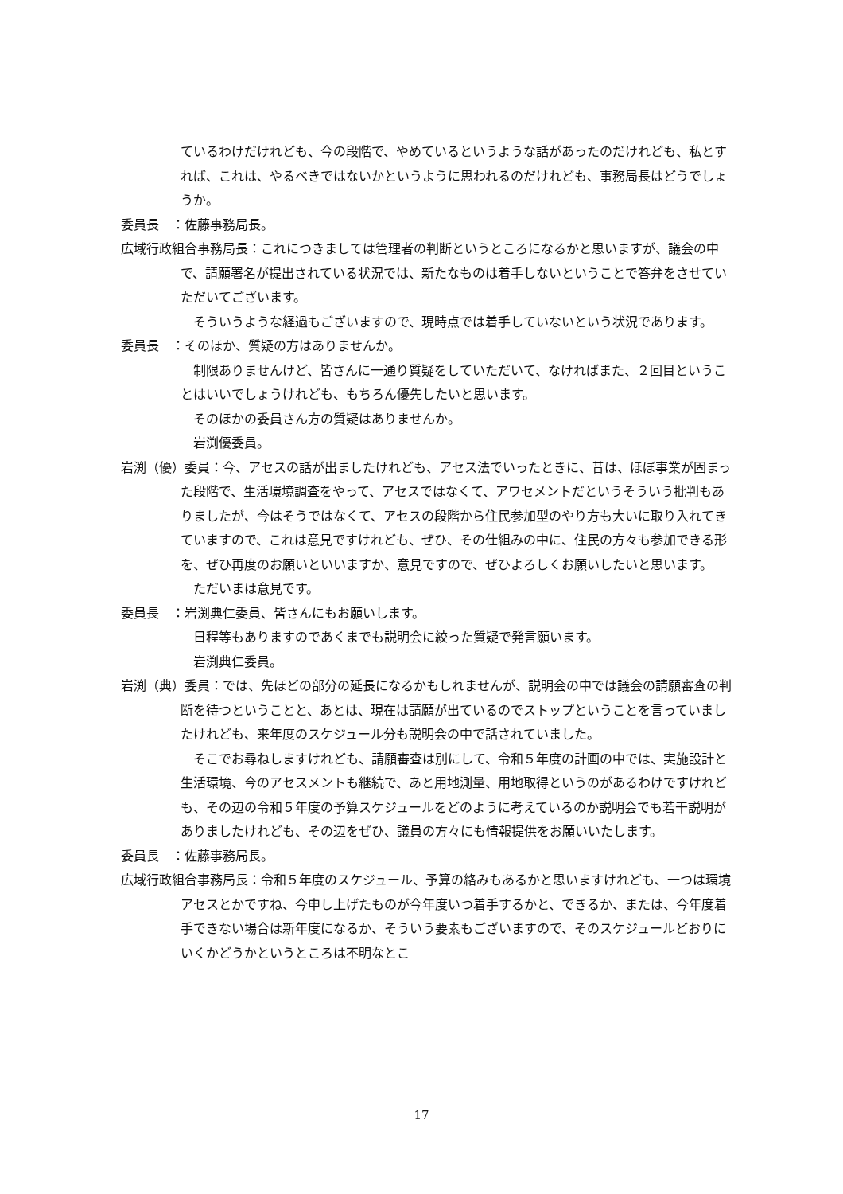ているわけだけれども、今の段階で、やめているというような話があったのだけれども、私とすれば、これは、やるべきではないかというように思われるのだけれども、事務局長はどうでしょうか。
委員長　：佐藤事務局長。
広域行政組合事務局長：これにつきましては管理者の判断というところになるかと思いますが、議会の中で、請願署名が提出されている状況では、新たなものは着手しないということで答弁をさせていただいてございます。
　そういうような経過もございますので、現時点では着手していないという状況であります。
委員長　：そのほか、質疑の方はありませんか。
　制限ありませんけど、皆さんに一通り質疑をしていただいて、なければまた、２回目ということはいいでしょうけれども、もちろん優先したいと思います。
　そのほかの委員さん方の質疑はありませんか。
　岩渕優委員。
岩渕（優）委員：今、アセスの話が出ましたけれども、アセス法でいったときに、昔は、ほぼ事業が固まった段階で、生活環境調査をやって、アセスではなくて、アワセメントだというそういう批判もありましたが、今はそうではなくて、アセスの段階から住民参加型のやり方も大いに取り入れてきていますので、これは意見ですけれども、ぜひ、その仕組みの中に、住民の方々も参加できる形を、ぜひ再度のお願いといいますか、意見ですので、ぜひよろしくお願いしたいと思います。
　ただいまは意見です。
委員長　：岩渕典仁委員、皆さんにもお願いします。
　日程等もありますのであくまでも説明会に絞った質疑で発言願います。
　岩渕典仁委員。
岩渕（典）委員：では、先ほどの部分の延長になるかもしれませんが、説明会の中では議会の請願審査の判断を待つということと、あとは、現在は請願が出ているのでストップということを言っていましたけれども、来年度のスケジュール分も説明会の中で話されていました。
　そこでお尋ねしますけれども、請願審査は別にして、令和５年度の計画の中では、実施設計と生活環境、今のアセスメントも継続で、あと用地測量、用地取得というのがあるわけですけれども、その辺の令和５年度の予算スケジュールをどのように考えているのか説明会でも若干説明がありましたけれども、その辺をぜひ、議員の方々にも情報提供をお願いいたします。
委員長　：佐藤事務局長。
広域行政組合事務局長：令和５年度のスケジュール、予算の絡みもあるかと思いますけれども、一つは環境アセスとかですね、今申し上げたものが今年度いつ着手するかと、できるか、または、今年度着手できない場合は新年度になるか、そういう要素もございますので、そのスケジュールどおりにいくかどうかというところは不明なとこ
17